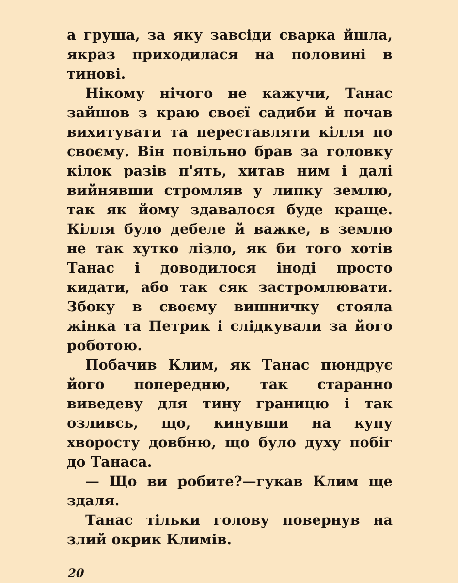а груша, за яку завсіди сварка йшла, якраз приходилася на половині в тинові.
Нікому нічого не кажучи, Танас зайшов з краю своєї садиби й почав вихитувати та переставляти кілля по своєму. Він повільно брав за головку кілок разів п'ять, хитав ним і далі вийнявши стромляв у липку землю, так як йому здавалося буде краще. Кілля було дебеле й важке, в землю не так хутко лізло, як би того хотів Танас і доводилося іноді просто кидати, або так сяк застромлювати. Збоку в своєму вишничку стояла жінка та Петрик і слідкували за його роботою.
Побачив Клим, як Танас пюндрує його попередню, так старанно виведеву для тину границю і так озливсь, що, кинувши на купу хворосту довбню, що було духу побіг до Танаса.
— Що ви робите?—гукав Клим ще здаля.
Танас тільки голову повернув на злий окрик Климів.
20